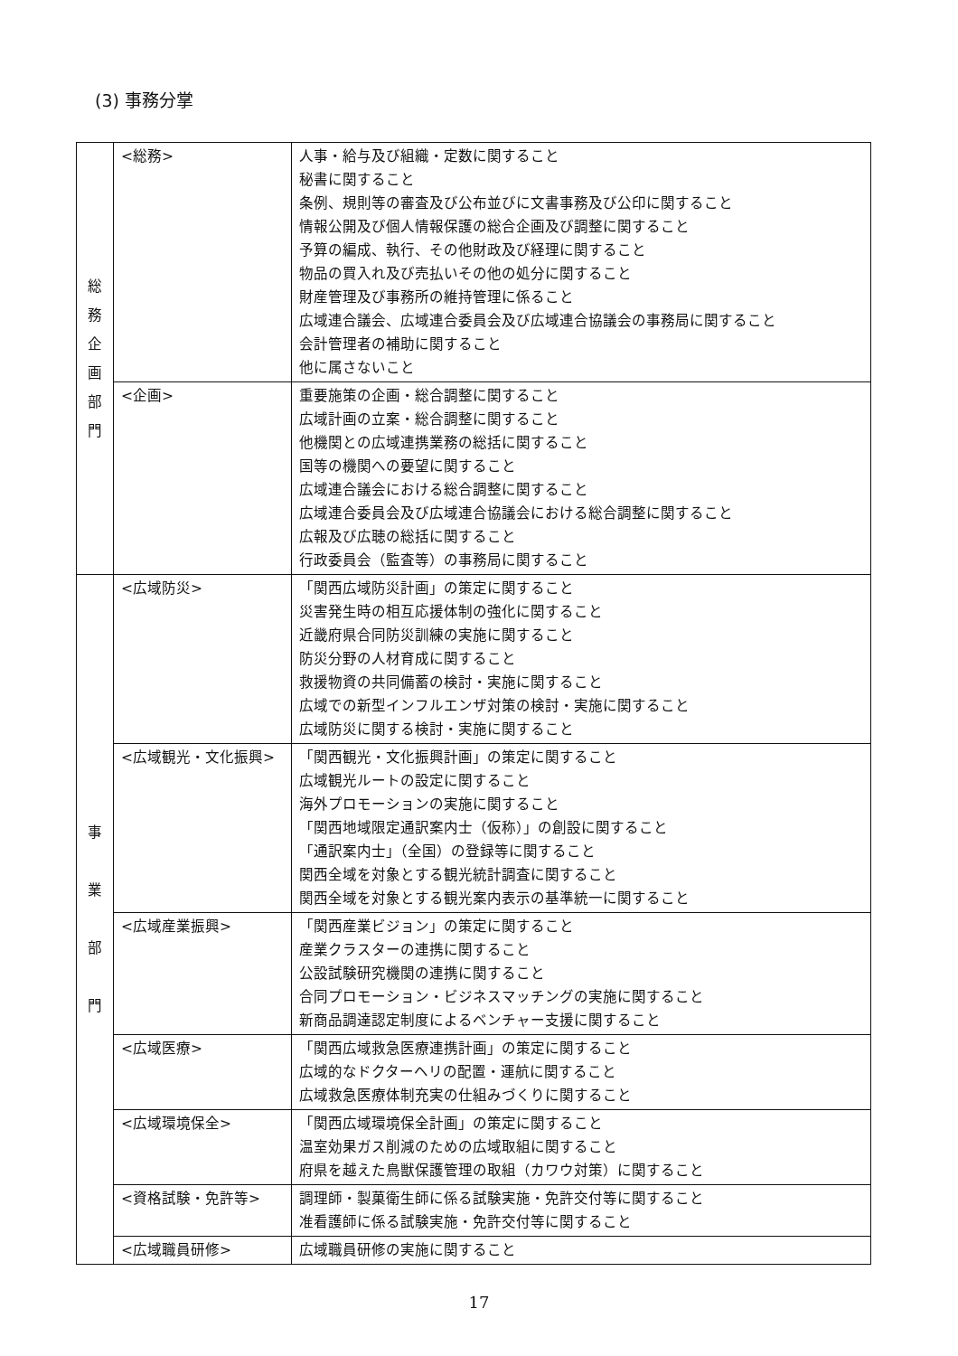(3) 事務分掌
| 総 務 企 画 部 門 | <総務> | 人事・給与及び組織・定数に関すること 秘書に関すること 条例、規則等の審査及び公布並びに文書事務及び公印に関すること 情報公開及び個人情報保護の総合企画及び調整に関すること 予算の編成、執行、その他財政及び経理に関すること 物品の買入れ及び売払いその他の処分に関すること 財産管理及び事務所の維持管理に係ること 広域連合議会、広域連合委員会及び広域連合協議会の事務局に関すること 会計管理者の補助に関すること 他に属さないこと |
| | <企画> | 重要施策の企画・総合調整に関すること 広域計画の立案・総合調整に関すること 他機関との広域連携業務の総括に関すること 国等の機関への要望に関すること 広域連合議会における総合調整に関すること 広域連合委員会及び広域連合協議会における総合調整に関すること 広報及び広聴の総括に関すること 行政委員会（監査等）の事務局に関すること |
| 事 業 部 門 | <広域防災> | 「関西広域防災計画」の策定に関すること 災害発生時の相互応援体制の強化に関すること 近畿府県合同防災訓練の実施に関すること 防災分野の人材育成に関すること 救援物資の共同備蓄の検討・実施に関すること 広域での新型インフルエンザ対策の検討・実施に関すること 広域防災に関する検討・実施に関すること |
| | <広域観光・文化振興> | 「関西観光・文化振興計画」の策定に関すること 広域観光ルートの設定に関すること 海外プロモーションの実施に関すること 「関西地域限定通訳案内士（仮称）」の創設に関すること 「通訳案内士」（全国）の登録等に関すること 関西全域を対象とする観光統計調査に関すること 関西全域を対象とする観光案内表示の基準統一に関すること |
| | <広域産業振興> | 「関西産業ビジョン」の策定に関すること 産業クラスターの連携に関すること 公設試験研究機関の連携に関すること 合同プロモーション・ビジネスマッチングの実施に関すること 新商品調達認定制度によるベンチャー支援に関すること |
| | <広域医療> | 「関西広域救急医療連携計画」の策定に関すること 広域的なドクターヘリの配置・運航に関すること 広域救急医療体制充実の仕組みづくりに関すること |
| | <広域環境保全> | 「関西広域環境保全計画」の策定に関すること 温室効果ガス削減のための広域取組に関すること 府県を越えた鳥獣保護管理の取組（カワウ対策）に関すること |
| | <資格試験・免許等> | 調理師・製菓衛生師に係る試験実施・免許交付等に関すること 准看護師に係る試験実施・免許交付等に関すること |
| | <広域職員研修> | 広域職員研修の実施に関すること |
17